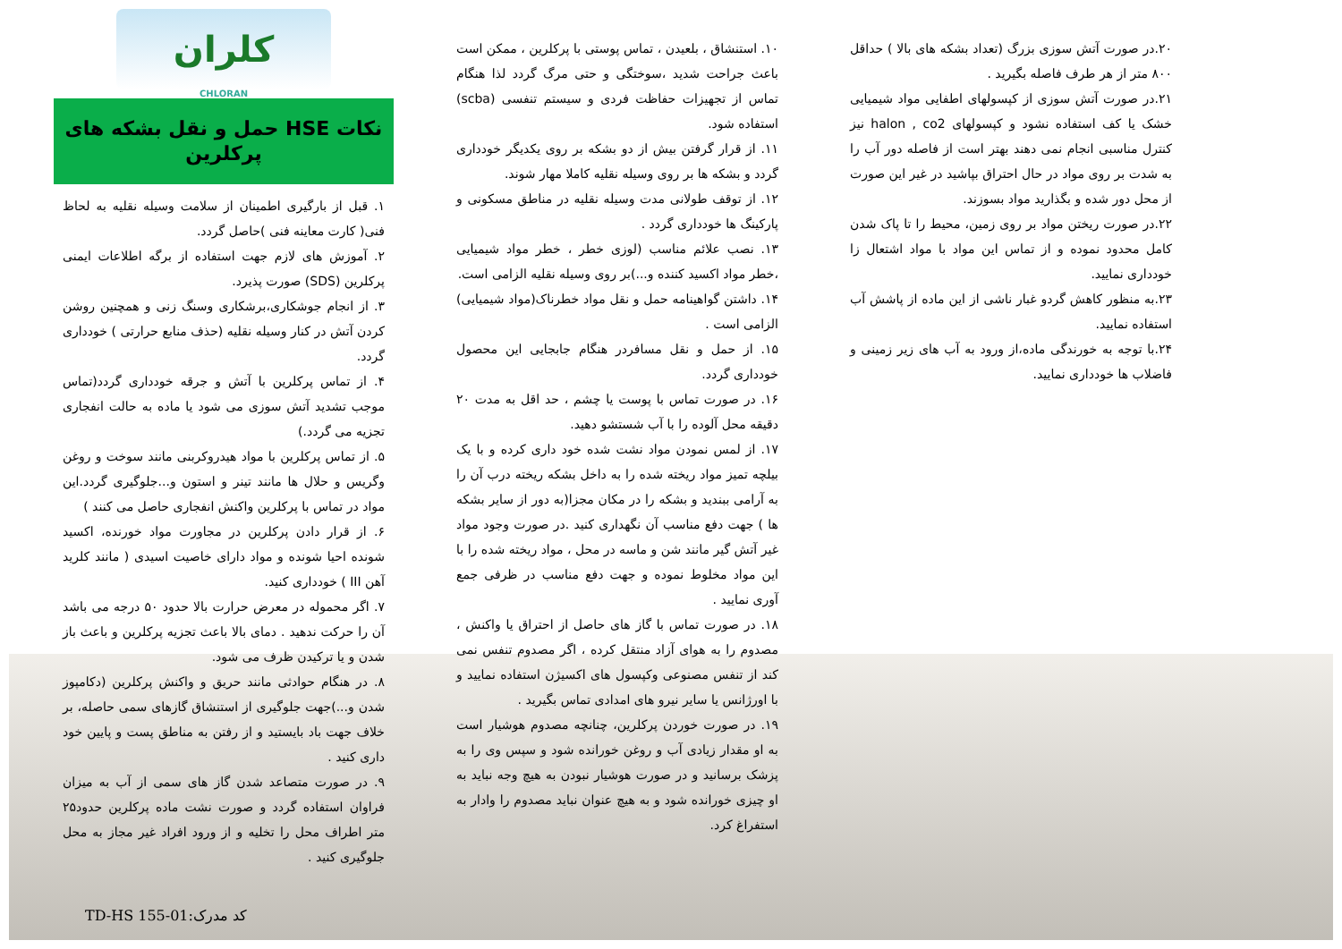کلران
CHLORAN
نکات HSE حمل و نقل بشکه های پرکلرین
۱. قبل از بارگیری اطمینان از سلامت وسیله نقلیه به لحاظ فنی( کارت معاینه فنی )حاصل گردد.
۲. آموزش های لازم جهت استفاده از برگه اطلاعات ایمنی پرکلرین (SDS) صورت پذیرد.
۳. از انجام جوشکاری،برشکاری وسنگ زنی و همچنین روشن کردن آتش در کنار وسیله نقلیه (حذف منابع حرارتی ) خودداری گردد.
۴. از تماس پرکلرین با آتش و جرقه خودداری گردد(تماس موجب تشدید آتش سوزی می شود یا ماده به حالت انفجاری تجزیه می گردد.)
۵. از تماس پرکلرین با مواد هیدروکربنی مانند سوخت و روغن وگریس و حلال ها مانند تینر و استون و...جلوگیری گردد.این مواد در تماس با پرکلرین واکنش انفجاری حاصل می کنند )
۶. از قرار دادن پرکلرین در مجاورت مواد خورنده، اکسید شونده احیا شونده و مواد دارای خاصیت اسیدی ( مانند کلرید آهن III ) خودداری کنید.
۷. اگر محموله در معرض حرارت بالا حدود ۵۰ درجه می باشد آن را حرکت ندهید . دمای بالا باعث تجزیه پرکلرین و باعث باز شدن و یا ترکیدن ظرف می شود.
۸. در هنگام حوادثی مانند حریق و واکنش پرکلرین (دکامپوز شدن و...)جهت جلوگیری از استنشاق گازهای سمی حاصله، بر خلاف جهت باد بایستید و از رفتن به مناطق پست و پایین خود داری کنید .
۹. در صورت متصاعد شدن گاز های سمی از آب به میزان فراوان استفاده گردد و صورت نشت ماده پرکلرین حدود۲۵ متر اطراف محل را تخلیه و از ورود افراد غیر مجاز به محل جلوگیری کنید .
۱۰. استنشاق ، بلعیدن ، تماس پوستی با پرکلرین ، ممکن است باعث جراحت شدید ،سوختگی و حتی مرگ گردد لذا هنگام تماس از تجهیزات حفاظت فردی و سیستم تنفسی (scba) استفاده شود.
۱۱. از قرار گرفتن بیش از دو بشکه بر روی یکدیگر خودداری گردد و بشکه ها بر روی وسیله نقلیه کاملا مهار شوند.
۱۲. از توقف طولانی مدت وسیله نقلیه در مناطق مسکونی و پارکینگ ها خودداری گردد .
۱۳. نصب علائم مناسب (لوزی خطر ، خطر مواد شیمیایی ،خطر مواد اکسید کننده و...)بر روی وسیله نقلیه الزامی است.
۱۴. داشتن گواهینامه حمل و نقل مواد خطرناک(مواد شیمیایی) الزامی است .
۱۵. از حمل و نقل مسافردر هنگام جابجایی این محصول خودداری گردد.
۱۶. در صورت تماس با پوست یا چشم ، حد اقل به مدت ۲۰ دقیقه محل آلوده را با آب شستشو دهید.
۱۷. از لمس نمودن مواد نشت شده خود داری کرده و با یک بیلچه تمیز مواد ریخته شده را به داخل بشکه ریخته درب آن را به آرامی ببندید و بشکه را در مکان مجزا(به دور از سایر بشکه ها ) جهت دفع مناسب آن نگهداری کنید .در صورت وجود مواد غیر آتش گیر مانند شن و ماسه در محل ، مواد ریخته شده را با این مواد مخلوط نموده و جهت دفع مناسب در ظرفی جمع آوری نمایید .
۱۸. در صورت تماس با گاز های حاصل از احتراق یا واکنش ، مصدوم را به هوای آزاد منتقل کرده ، اگر مصدوم تنفس نمی کند از تنفس مصنوعی وکپسول های اکسیژن استفاده نمایید و با اورژانس یا سایر نیرو های امدادی تماس بگیرید .
۱۹. در صورت خوردن پرکلرین، چنانچه مصدوم هوشیار است به او مقدار زیادی آب و روغن خورانده شود و سپس وی را به پزشک برسانید و در صورت هوشیار نبودن به هیچ وجه نباید به او چیزی خورانده شود و به هیچ عنوان نباید مصدوم را وادار به استفراغ کرد.
۲۰.در صورت آتش سوزی بزرگ (تعداد بشکه های بالا ) حداقل ۸۰۰ متر از هر طرف فاصله بگیرید .
۲۱.در صورت آتش سوزی از کپسولهای اطفایی مواد شیمیایی خشک یا کف استفاده نشود و کپسولهای halon , co2 نیز کنترل مناسبی انجام نمی دهند بهتر است از فاصله دور آب را به شدت بر روی مواد در حال احتراق بپاشید در غیر این صورت از محل دور شده و بگذارید مواد بسوزند.
۲۲.در صورت ریختن مواد بر روی زمین، محیط را تا پاک شدن کامل محدود نموده و از تماس این مواد با مواد اشتعال زا خودداری نمایید.
۲۳.به منظور کاهش گردو غبار ناشی از این ماده از پاشش آب استفاده نمایید.
۲۴.با توجه به خورندگی ماده،از ورود به آب های زیر زمینی و فاضلاب ها خودداری نمایید.
کد مدرک:TD-HS 155-01